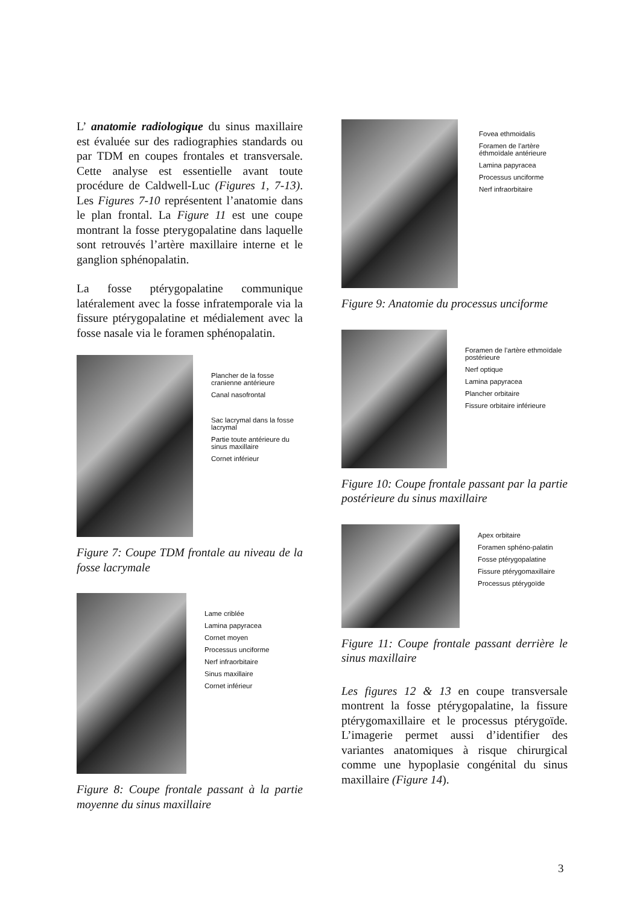L’ anatomie radiologique du sinus maxillaire est évaluée sur des radiographies standards ou par TDM en coupes frontales et transversale. Cette analyse est essentielle avant toute procédure de Caldwell-Luc (Figures 1, 7-13). Les Figures 7-10 représentent l’anatomie dans le plan frontal. La Figure 11 est une coupe montrant la fosse pterygopalatine dans laquelle sont retrouvés l’artère maxillaire interne et le ganglion sphénopalatin.
La fosse ptérygopalatine communique latéralement avec la fosse infratemporale via la fissure ptérygopalatine et médialement avec la fosse nasale via le foramen sphénopalatin.
Plancher de la fosse cranienne antérieure
Canal nasofrontal
Sac lacrymal dans la fosse lacrymal
Partie toute antérieure du sinus maxillaire
Cornet inférieur
Figure 7: Coupe TDM frontale au niveau de la fosse lacrymale
Lame criblée
Lamina papyracea
Cornet moyen
Processus unciforme
Nerf infraorbitaire
Sinus maxillaire
Cornet inférieur
Figure 8: Coupe frontale passant à la partie moyenne du sinus maxillaire
Fovea ethmoidalis
Foramen de l’artère éthmoïdale antérieure
Lamina papyracea
Processus unciforme
Nerf infraorbitaire
Figure 9: Anatomie du processus unciforme
Foramen de l’artère ethmoïdale postérieure
Nerf optique
Lamina papyracea
Plancher orbitaire
Fissure orbitaire inférieure
Figure 10: Coupe frontale passant par la partie postérieure du sinus maxillaire
Apex orbitaire
Foramen sphéno-palatin
Fosse ptérygopalatine
Fissure ptérygomaxillaire
Processus ptérygoïde
Figure 11: Coupe frontale passant derrière le sinus maxillaire
Les figures 12 & 13 en coupe transversale montrent la fosse ptérygopalatine, la fissure ptérygomaxillaire et le processus ptérygoïde. L’imagerie permet aussi d’identifier des variantes anatomiques à risque chirurgical comme une hypoplasie congénital du sinus maxillaire (Figure 14).
3